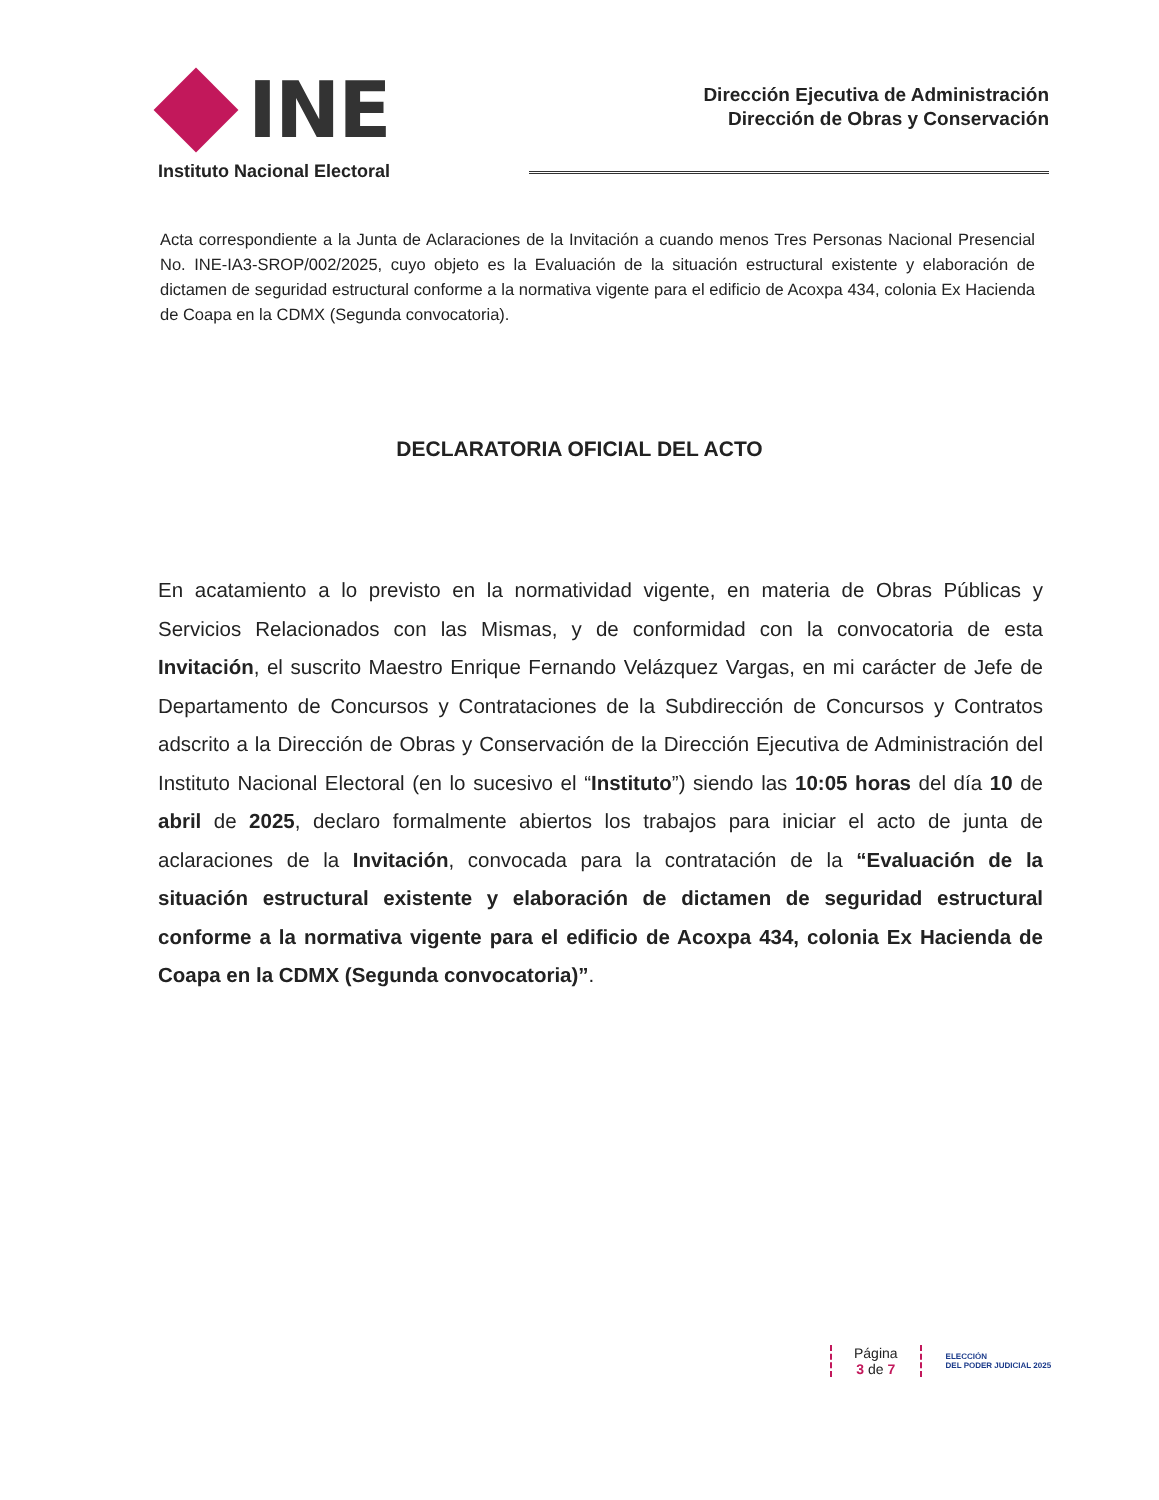INE
Instituto Nacional Electoral
Dirección Ejecutiva de Administración
Dirección de Obras y Conservación
Acta correspondiente a la Junta de Aclaraciones de la Invitación a cuando menos Tres Personas Nacional Presencial No. INE-IA3-SROP/002/2025, cuyo objeto es la Evaluación de la situación estructural existente y elaboración de dictamen de seguridad estructural conforme a la normativa vigente para el edificio de Acoxpa 434, colonia Ex Hacienda de Coapa en la CDMX (Segunda convocatoria).
DECLARATORIA OFICIAL DEL ACTO
En acatamiento a lo previsto en la normatividad vigente, en materia de Obras Públicas y Servicios Relacionados con las Mismas, y de conformidad con la convocatoria de esta Invitación, el suscrito Maestro Enrique Fernando Velázquez Vargas, en mi carácter de Jefe de Departamento de Concursos y Contrataciones de la Subdirección de Concursos y Contratos adscrito a la Dirección de Obras y Conservación de la Dirección Ejecutiva de Administración del Instituto Nacional Electoral (en lo sucesivo el “Instituto”) siendo las 10:05 horas del día 10 de abril de 2025, declaro formalmente abiertos los trabajos para iniciar el acto de junta de aclaraciones de la Invitación, convocada para la contratación de la “Evaluación de la situación estructural existente y elaboración de dictamen de seguridad estructural conforme a la normativa vigente para el edificio de Acoxpa 434, colonia Ex Hacienda de Coapa en la CDMX (Segunda convocatoria)”.
Página
3 de 7
ELECCIÓN
DEL PODER JUDICIAL 2025